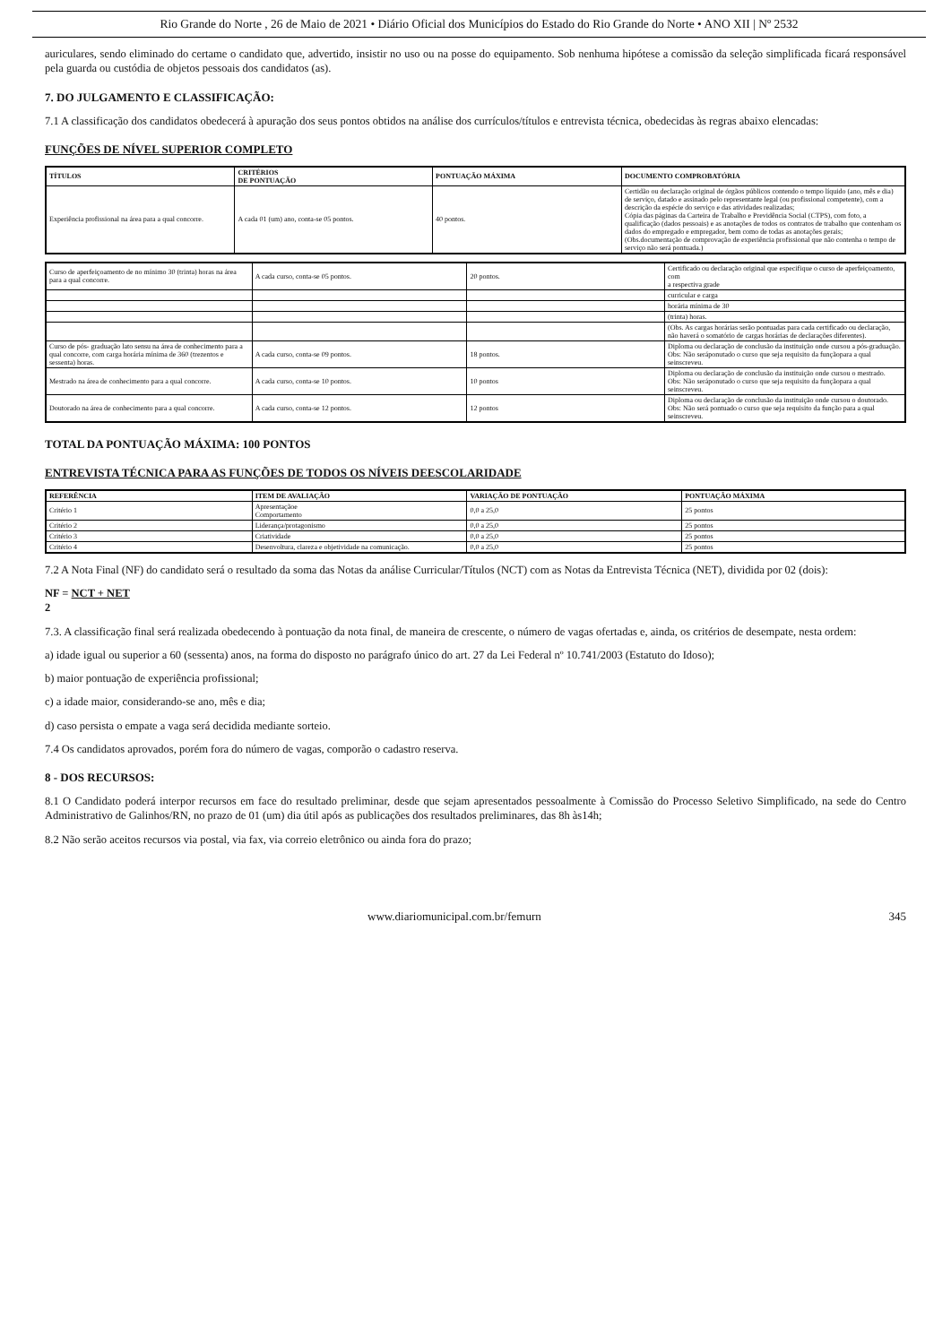Rio Grande do Norte , 26 de Maio de 2021 • Diário Oficial dos Municípios do Estado do Rio Grande do Norte • ANO XII | Nº 2532
auriculares, sendo eliminado do certame o candidato que, advertido, insistir no uso ou na posse do equipamento. Sob nenhuma hipótese a comissão da seleção simplificada ficará responsável pela guarda ou custódia de objetos pessoais dos candidatos (as).
7. DO JULGAMENTO E CLASSIFICAÇÃO:
7.1 A classificação dos candidatos obedecerá à apuração dos seus pontos obtidos na análise dos currículos/títulos e entrevista técnica, obedecidas às regras abaixo elencadas:
FUNÇÕES DE NÍVEL SUPERIOR COMPLETO
| TÍTULOS | CRITÉRIOS DE PONTUAÇÃO | PONTUAÇÃO MÁXIMA | DOCUMENTO COMPROBATÓRIA |
| --- | --- | --- | --- |
| Experiência profissional na área para a qual concorre. | A cada 01 (um) ano, conta-se 05 pontos. | 40 pontos. | Certidão ou declaração original de órgãos públicos contendo o tempo líquido (ano, mês e dia) de serviço, datado e assinado pelo representante legal (ou profissional competente), com a descrição da espécie do serviço e das atividades realizadas; Cópia das páginas da Carteira de Trabalho e Previdência Social (CTPS), com foto, a qualificação (dados pessoais) e as anotações de todos os contratos de trabalho que contenham os dados do empregado e empregador, bem como de todas as anotações gerais; (Obs.documentação de comprovação de experiência profissional que não contenha o tempo de serviço não será pontuada.) |
| Curso de aperfeiçoamento de no mínimo 30 (trinta) horas na área para a qual concorre. | A cada curso, conta-se 05 pontos. | 20 pontos. | Certificado ou declaração original que especifique o curso de aperfeiçoamento, com a respectiva grade |
| | | | curricular e carga |
| | | | horária mínima de 30 |
| | | | (trinta) horas. |
| | | | (Obs. As cargas horárias serão pontuadas para cada certificado ou declaração, não haverá o somatório de cargas horárias de declarações diferentes). |
| Curso de pós- graduação lato sensu na área de conhecimento para a qual concorre, com carga horária mínima de 360 (trezentos e sessenta) horas. | A cada curso, conta-se 09 pontos. | 18 pontos. | Diploma ou declaração de conclusão da instituição onde cursou a pós-graduação. Obs: Não seráponutado o curso que seja requisito da funçãopara a qual seinscreveu. |
| Mestrado na área de conhecimento para a qual concorre. | A cada curso, conta-se 10 pontos. | 10 pontos | Diploma ou declaração de conclusão da instituição onde cursou o mestrado. Obs: Não seráponutado o curso que seja requisito da funçãopara a qual seinscreveu. |
| Doutorado na área de conhecimento para a qual concorre. | A cada curso, conta-se 12 pontos. | 12 pontos | Diploma ou declaração de conclusão da instituição onde cursou o doutorado. Obs: Não será pontuado o curso que seja requisito da função para a qual seinscreveu. |
TOTAL DA PONTUAÇÃO MÁXIMA: 100 PONTOS
ENTREVISTA TÉCNICA PARA AS FUNÇÕES DE TODOS OS NÍVEIS DEESCOLARIDADE
| REFERÊNCIA | ITEM DE AVALIAÇÃO | VARIAÇÃO DE PONTUAÇÃO | PONTUAÇÃO MÁXIMA |
| --- | --- | --- | --- |
| Critério 1 | Apresentaçãoe Comportamento | 0,0 a 25,0 | 25 pontos |
| Critério 2 | Liderança/protagonismo | 0,0 a 25,0 | 25 pontos |
| Critério 3 | Criatividade | 0,0 a 25,0 | 25 pontos |
| Critério 4 | Desenvoltura, clareza e objetividade na comunicação. | 0,0 a 25,0 | 25 pontos |
7.2 A Nota Final (NF) do candidato será o resultado da soma das Notas da análise Curricular/Títulos (NCT) com as Notas da Entrevista Técnica (NET), dividida por 02 (dois):
NF = NCT + NET
2
7.3. A classificação final será realizada obedecendo à pontuação da nota final, de maneira de crescente, o número de vagas ofertadas e, ainda, os critérios de desempate, nesta ordem:
a) idade igual ou superior a 60 (sessenta) anos, na forma do disposto no parágrafo único do art. 27 da Lei Federal nº 10.741/2003 (Estatuto do Idoso);
b) maior pontuação de experiência profissional;
c) a idade maior, considerando-se ano, mês e dia;
d) caso persista o empate a vaga será decidida mediante sorteio.
7.4 Os candidatos aprovados, porém fora do número de vagas, comporão o cadastro reserva.
8 - DOS RECURSOS:
8.1 O Candidato poderá interpor recursos em face do resultado preliminar, desde que sejam apresentados pessoalmente à Comissão do Processo Seletivo Simplificado, na sede do Centro Administrativo de Galinhos/RN, no prazo de 01 (um) dia útil após as publicações dos resultados preliminares, das 8h às14h;
8.2 Não serão aceitos recursos via postal, via fax, via correio eletrônico ou ainda fora do prazo;
www.diariomunicipal.com.br/femurn 345